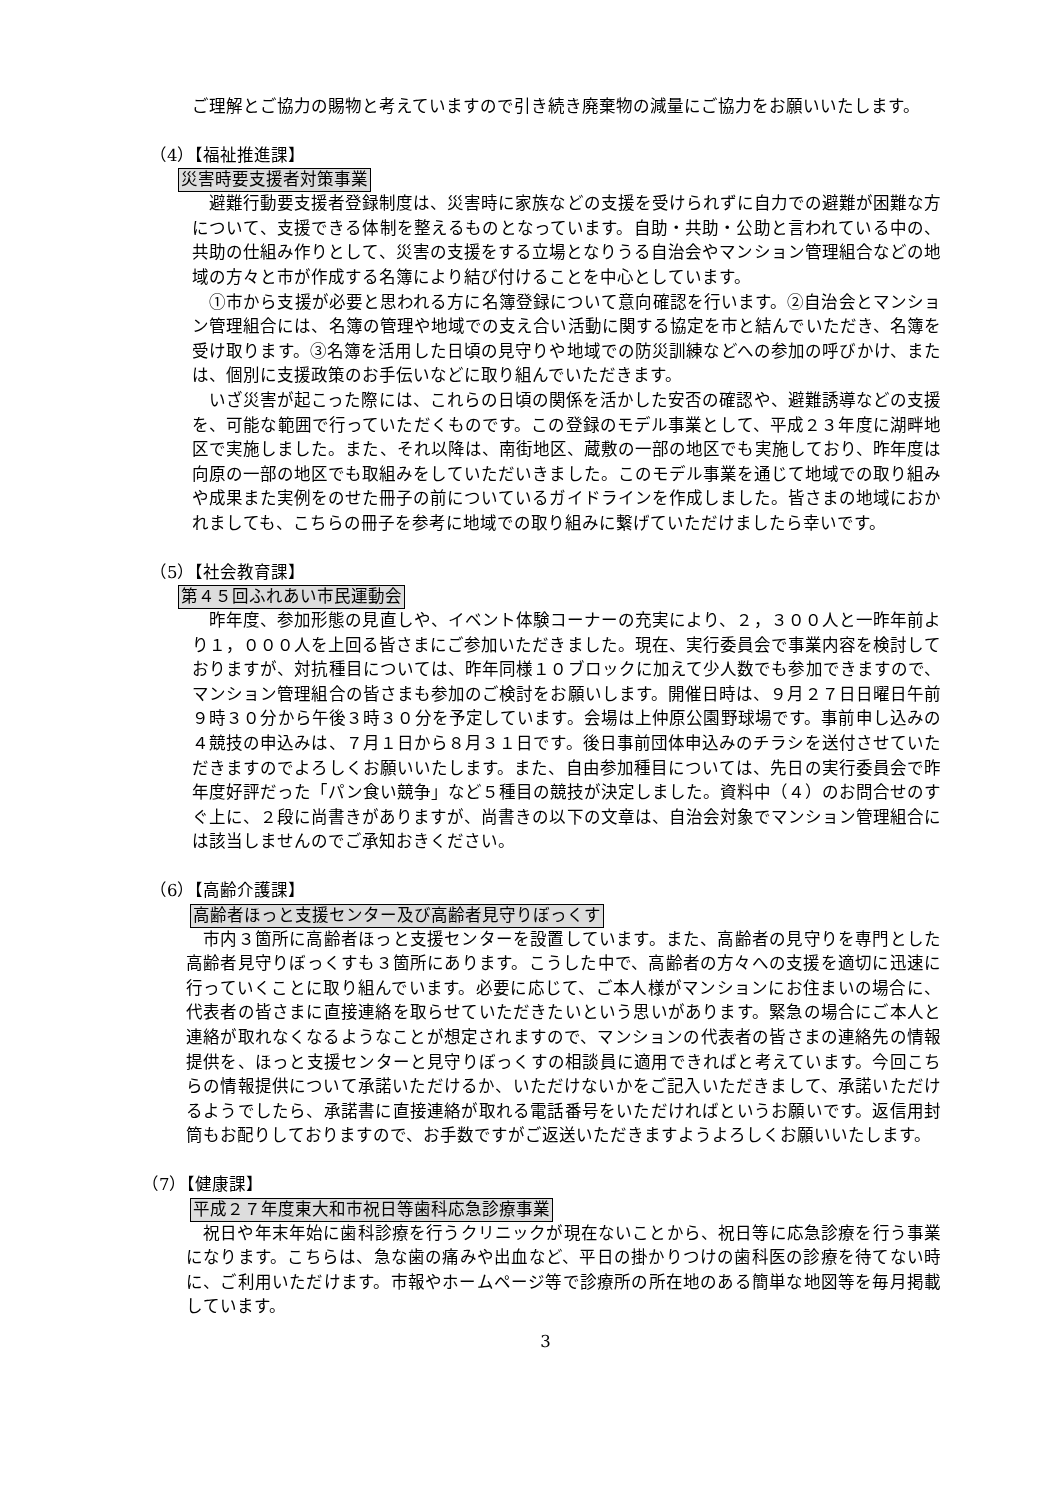ご理解とご協力の賜物と考えていますので引き続き廃棄物の減量にご協力をお願いいたします。
（4）【福祉推進課】
災害時要支援者対策事業
　避難行動要支援者登録制度は、災害時に家族などの支援を受けられずに自力での避難が困難な方について、支援できる体制を整えるものとなっています。自助・共助・公助と言われている中の、共助の仕組み作りとして、災害の支援をする立場となりうる自治会やマンション管理組合などの地域の方々と市が作成する名簿により結び付けることを中心としています。
　①市から支援が必要と思われる方に名簿登録について意向確認を行います。②自治会とマンション管理組合には、名簿の管理や地域での支え合い活動に関する協定を市と結んでいただき、名簿を受け取ります。③名簿を活用した日頃の見守りや地域での防災訓練などへの参加の呼びかけ、または、個別に支援政策のお手伝いなどに取り組んでいただきます。
　いざ災害が起こった際には、これらの日頃の関係を活かした安否の確認や、避難誘導などの支援を、可能な範囲で行っていただくものです。この登録のモデル事業として、平成２３年度に湖畔地区で実施しました。また、それ以降は、南街地区、蔵敷の一部の地区でも実施しており、昨年度は向原の一部の地区でも取組みをしていただいきました。このモデル事業を通じて地域での取り組みや成果また実例をのせた冊子の前についているガイドラインを作成しました。皆さまの地域におかれましても、こちらの冊子を参考に地域での取り組みに繋げていただけましたら幸いです。
（5）【社会教育課】
第４５回ふれあい市民運動会
　昨年度、参加形態の見直しや、イベント体験コーナーの充実により、２，３００人と一昨年前より１，０００人を上回る皆さまにご参加いただきました。現在、実行委員会で事業内容を検討しておりますが、対抗種目については、昨年同様１０ブロックに加えて少人数でも参加できますので、マンション管理組合の皆さまも参加のご検討をお願いします。開催日時は、９月２７日日曜日午前９時３０分から午後３時３０分を予定しています。会場は上仲原公園野球場です。事前申し込みの４競技の申込みは、７月１日から８月３１日です。後日事前団体申込みのチラシを送付させていただきますのでよろしくお願いいたします。また、自由参加種目については、先日の実行委員会で昨年度好評だった「パン食い競争」など５種目の競技が決定しました。資料中（４）のお問合せのすぐ上に、２段に尚書きがありますが、尚書きの以下の文章は、自治会対象でマンション管理組合には該当しませんのでご承知おきください。
（6）【高齢介護課】
高齢者ほっと支援センター及び高齢者見守りぼっくす
　市内３箇所に高齢者ほっと支援センターを設置しています。また、高齢者の見守りを専門とした高齢者見守りぼっくすも３箇所にあります。こうした中で、高齢者の方々への支援を適切に迅速に行っていくことに取り組んでいます。必要に応じて、ご本人様がマンションにお住まいの場合に、代表者の皆さまに直接連絡を取らせていただきたいという思いがあります。緊急の場合にご本人と連絡が取れなくなるようなことが想定されますので、マンションの代表者の皆さまの連絡先の情報提供を、ほっと支援センターと見守りぼっくすの相談員に適用できればと考えています。今回こちらの情報提供について承諾いただけるか、いただけないかをご記入いただきまして、承諾いただけるようでしたら、承諾書に直接連絡が取れる電話番号をいただければというお願いです。返信用封筒もお配りしておりますので、お手数ですがご返送いただきますようよろしくお願いいたします。
（7）【健康課】
平成２７年度東大和市祝日等歯科応急診療事業
　祝日や年末年始に歯科診療を行うクリニックが現在ないことから、祝日等に応急診療を行う事業になります。こちらは、急な歯の痛みや出血など、平日の掛かりつけの歯科医の診療を待てない時に、ご利用いただけます。市報やホームページ等で診療所の所在地のある簡単な地図等を毎月掲載しています。
3